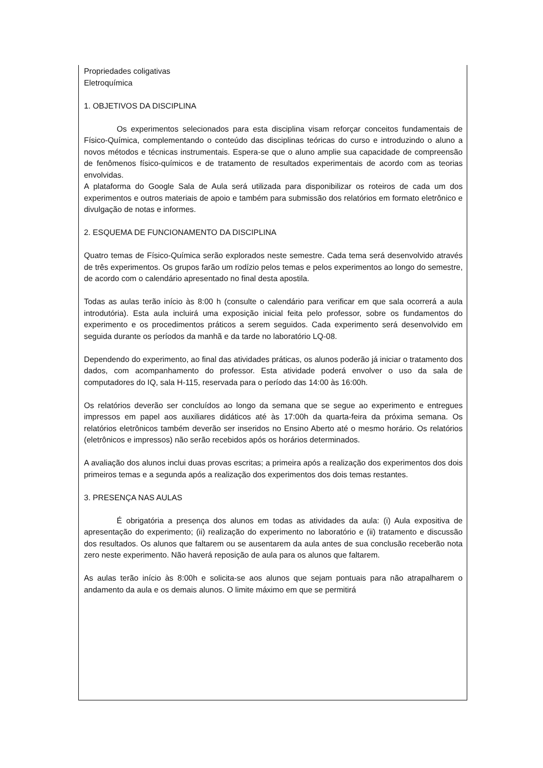Propriedades coligativas
Eletroquímica
1. OBJETIVOS DA DISCIPLINA
Os experimentos selecionados para esta disciplina visam reforçar conceitos fundamentais de Físico-Química, complementando o conteúdo das disciplinas teóricas do curso e introduzindo o aluno a novos métodos e técnicas instrumentais. Espera-se que o aluno amplie sua capacidade de compreensão de fenômenos físico-químicos e de tratamento de resultados experimentais de acordo com as teorias envolvidas.
A plataforma do Google Sala de Aula será utilizada para disponibilizar os roteiros de cada um dos experimentos e outros materiais de apoio e também para submissão dos relatórios em formato eletrônico e divulgação de notas e informes.
2. ESQUEMA DE FUNCIONAMENTO DA DISCIPLINA
Quatro temas de Físico-Química serão explorados neste semestre. Cada tema será desenvolvido através de três experimentos. Os grupos farão um rodízio pelos temas e pelos experimentos ao longo do semestre, de acordo com o calendário apresentado no final desta apostila.
Todas as aulas terão início às 8:00 h (consulte o calendário para verificar em que sala ocorrerá a aula introdutória). Esta aula incluirá uma exposição inicial feita pelo professor, sobre os fundamentos do experimento e os procedimentos práticos a serem seguidos. Cada experimento será desenvolvido em seguida durante os períodos da manhã e da tarde no laboratório LQ-08.
Dependendo do experimento, ao final das atividades práticas, os alunos poderão já iniciar o tratamento dos dados, com acompanhamento do professor. Esta atividade poderá envolver o uso da sala de computadores do IQ, sala H-115, reservada para o período das 14:00 às 16:00h.
Os relatórios deverão ser concluídos ao longo da semana que se segue ao experimento e entregues impressos em papel aos auxiliares didáticos até às 17:00h da quarta-feira da próxima semana. Os relatórios eletrônicos também deverão ser inseridos no Ensino Aberto até o mesmo horário. Os relatórios (eletrônicos e impressos) não serão recebidos após os horários determinados.
A avaliação dos alunos inclui duas provas escritas; a primeira após a realização dos experimentos dos dois primeiros temas e a segunda após a realização dos experimentos dos dois temas restantes.
3. PRESENÇA NAS AULAS
É obrigatória a presença dos alunos em todas as atividades da aula: (i) Aula expositiva de apresentação do experimento; (ii) realização do experimento no laboratório e (ii) tratamento e discussão dos resultados. Os alunos que faltarem ou se ausentarem da aula antes de sua conclusão receberão nota zero neste experimento. Não haverá reposição de aula para os alunos que faltarem.
As aulas terão início às 8:00h e solicita-se aos alunos que sejam pontuais para não atrapalharem o andamento da aula e os demais alunos. O limite máximo em que se permitirá